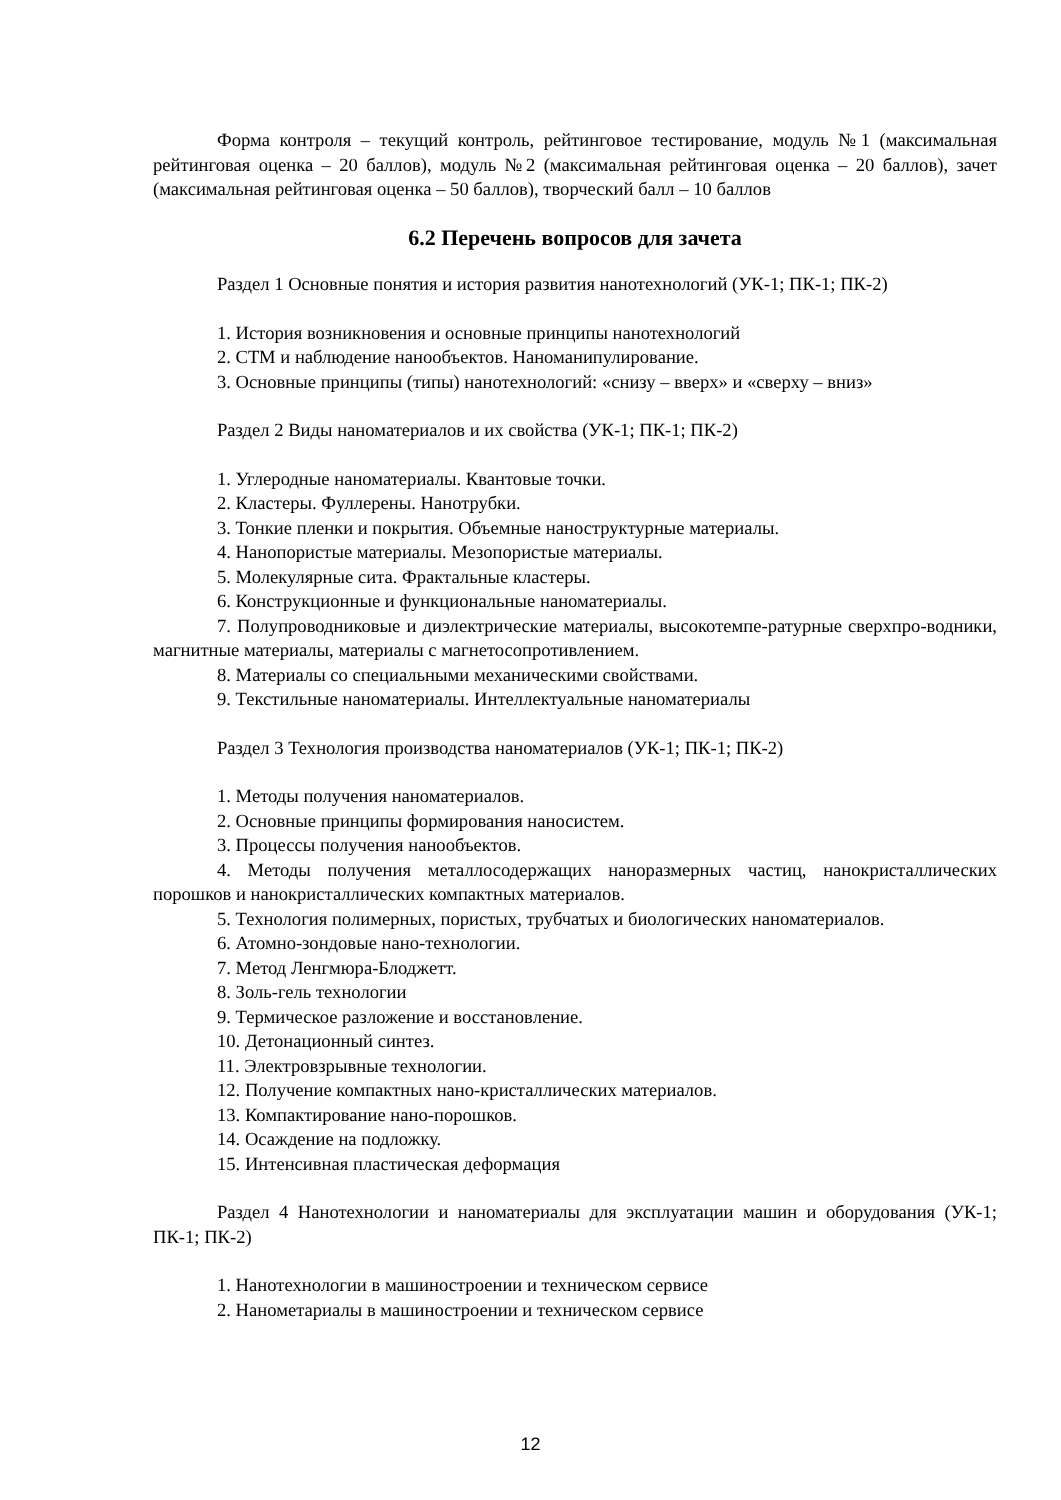Форма контроля – текущий контроль, рейтинговое тестирование, модуль №1 (максимальная рейтинговая оценка – 20 баллов), модуль №2 (максимальная рейтинговая оценка – 20 баллов), зачет (максимальная рейтинговая оценка – 50 баллов), творческий балл – 10 баллов
6.2 Перечень вопросов для зачета
Раздел 1 Основные понятия и история развития нанотехнологий (УК-1; ПК-1; ПК-2)
1. История возникновения и основные принципы нанотехнологий
2. СТМ и наблюдение нанообъектов. Наноманипулирование.
3. Основные принципы (типы) нанотехнологий: «снизу – вверх» и «сверху – вниз»
Раздел 2 Виды наноматериалов и их свойства (УК-1; ПК-1; ПК-2)
1. Углеродные наноматериалы. Квантовые точки.
2. Кластеры. Фуллерены. Нанотрубки.
3. Тонкие пленки и покрытия. Объемные наноструктурные материалы.
4. Нанопористые материалы. Мезопористые материалы.
5. Молекулярные сита. Фрактальные кластеры.
6. Конструкционные и функциональные наноматериалы.
7. Полупроводниковые и диэлектрические материалы, высокотемпе-ратурные сверхпро-водники, магнитные материалы, материалы с магнетосопротивлением.
8. Материалы со специальными механическими свойствами.
9. Текстильные наноматериалы. Интеллектуальные наноматериалы
Раздел 3 Технология производства наноматериалов (УК-1; ПК-1; ПК-2)
1. Методы получения наноматериалов.
2. Основные принципы формирования наносистем.
3. Процессы получения нанообъектов.
4. Методы получения металлосодержащих наноразмерных частиц, нанокристаллических порошков и нанокристаллических компактных материалов.
5. Технология полимерных, пористых, трубчатых и биологических наноматериалов.
6. Атомно-зондовые нано-технологии.
7. Метод Ленгмюра-Блоджетт.
8. Золь-гель технологии
9. Термическое разложение и восстановление.
10. Детонационный синтез.
11. Электровзрывные технологии.
12. Получение компактных нано-кристаллических материалов.
13. Компактирование нано-порошков.
14. Осаждение на подложку.
15. Интенсивная пластическая деформация
Раздел 4 Нанотехнологии и наноматериалы для эксплуатации машин и оборудования (УК-1; ПК-1; ПК-2)
1. Нанотехнологии в машиностроении и техническом сервисе
2. Нанометариалы в машиностроении и техническом сервисе
12